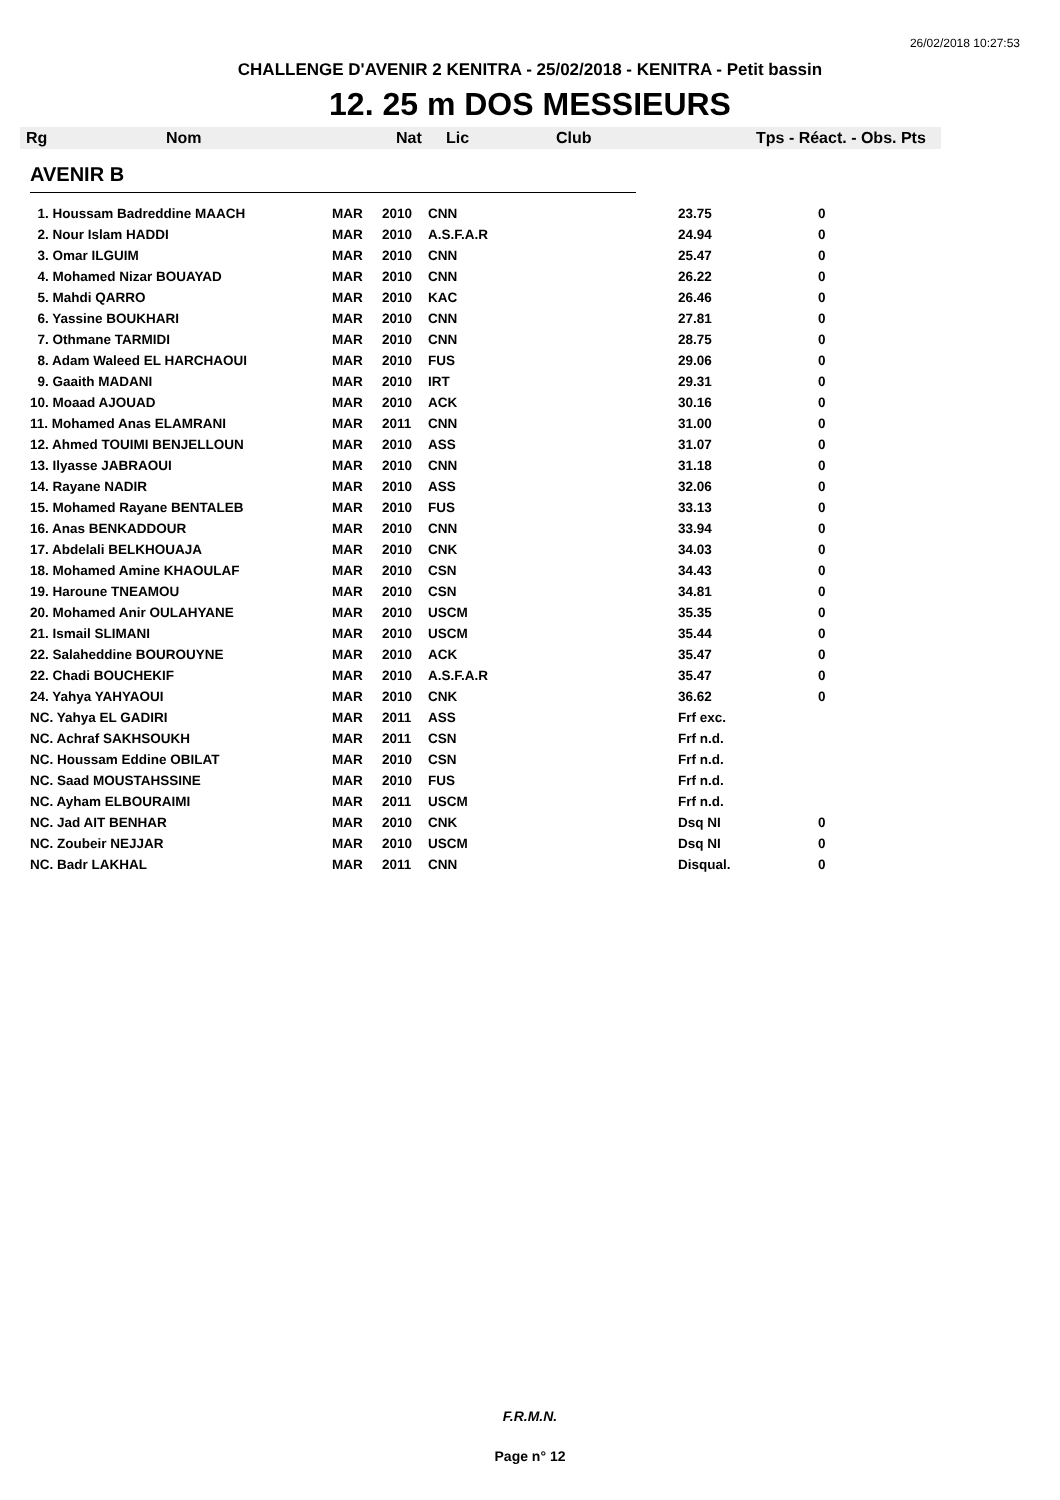26/02/2018 10:27:53
CHALLENGE D'AVENIR 2 KENITRA - 25/02/2018 - KENITRA - Petit bassin
12. 25 m DOS MESSIEURS
| Rg | Nom | Nat | Lic | Club | Tps - Réact. - Obs. Pts |
AVENIR B
| 1. Houssam Badreddine MAACH | MAR | 2010 | CNN | 23.75 | 0 |
| 2. Nour Islam HADDI | MAR | 2010 | A.S.F.A.R | 24.94 | 0 |
| 3. Omar ILGUIM | MAR | 2010 | CNN | 25.47 | 0 |
| 4. Mohamed Nizar BOUAYAD | MAR | 2010 | CNN | 26.22 | 0 |
| 5. Mahdi QARRO | MAR | 2010 | KAC | 26.46 | 0 |
| 6. Yassine BOUKHARI | MAR | 2010 | CNN | 27.81 | 0 |
| 7. Othmane TARMIDI | MAR | 2010 | CNN | 28.75 | 0 |
| 8. Adam Waleed EL HARCHAOUI | MAR | 2010 | FUS | 29.06 | 0 |
| 9. Gaaith MADANI | MAR | 2010 | IRT | 29.31 | 0 |
| 10. Moaad AJOUAD | MAR | 2010 | ACK | 30.16 | 0 |
| 11. Mohamed Anas ELAMRANI | MAR | 2011 | CNN | 31.00 | 0 |
| 12. Ahmed TOUIMI BENJELLOUN | MAR | 2010 | ASS | 31.07 | 0 |
| 13. Ilyasse JABRAOUI | MAR | 2010 | CNN | 31.18 | 0 |
| 14. Rayane NADIR | MAR | 2010 | ASS | 32.06 | 0 |
| 15. Mohamed Rayane BENTALEB | MAR | 2010 | FUS | 33.13 | 0 |
| 16. Anas BENKADDOUR | MAR | 2010 | CNN | 33.94 | 0 |
| 17. Abdelali BELKHOUAJA | MAR | 2010 | CNK | 34.03 | 0 |
| 18. Mohamed Amine KHAOULAF | MAR | 2010 | CSN | 34.43 | 0 |
| 19. Haroune TNEAMOU | MAR | 2010 | CSN | 34.81 | 0 |
| 20. Mohamed Anir OULAHYANE | MAR | 2010 | USCM | 35.35 | 0 |
| 21. Ismail SLIMANI | MAR | 2010 | USCM | 35.44 | 0 |
| 22. Salaheddine BOUROUYNE | MAR | 2010 | ACK | 35.47 | 0 |
| 22. Chadi BOUCHEKIF | MAR | 2010 | A.S.F.A.R | 35.47 | 0 |
| 24. Yahya YAHYAOUI | MAR | 2010 | CNK | 36.62 | 0 |
| NC. Yahya EL GADIRI | MAR | 2011 | ASS | Frf exc. | |
| NC. Achraf SAKHSOUKH | MAR | 2011 | CSN | Frf n.d. | |
| NC. Houssam Eddine OBILAT | MAR | 2010 | CSN | Frf n.d. | |
| NC. Saad MOUSTAHSSINE | MAR | 2010 | FUS | Frf n.d. | |
| NC. Ayham ELBOURAIMI | MAR | 2011 | USCM | Frf n.d. | |
| NC. Jad AIT BENHAR | MAR | 2010 | CNK | Dsq NI | 0 |
| NC. Zoubeir NEJJAR | MAR | 2010 | USCM | Dsq NI | 0 |
| NC. Badr LAKHAL | MAR | 2011 | CNN | Disqual. | 0 |
F.R.M.N.
Page n° 12